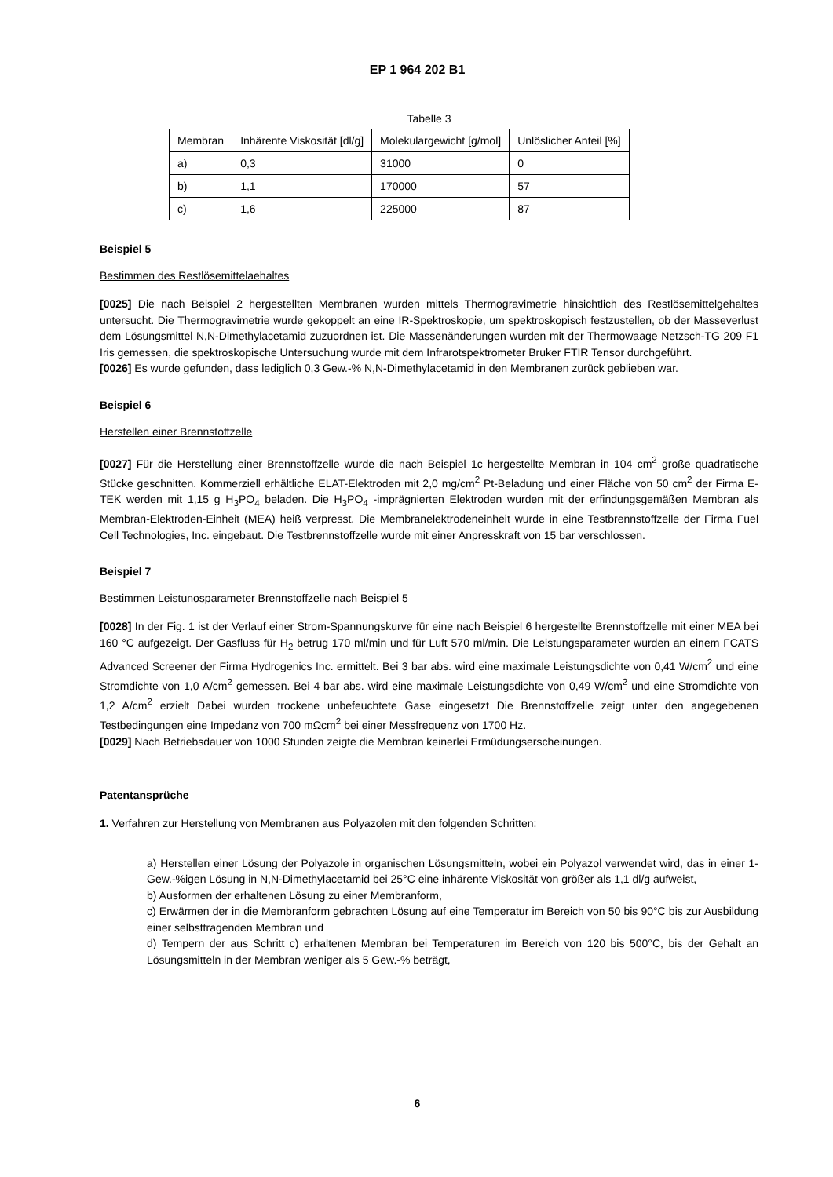EP 1 964 202 B1
Tabelle 3
| Membran | Inhärente Viskosität [dl/g] | Molekulargewicht [g/mol] | Unlöslicher Anteil [%] |
| --- | --- | --- | --- |
| a) | 0,3 | 31000 | 0 |
| b) | 1,1 | 170000 | 57 |
| c) | 1,6 | 225000 | 87 |
Beispiel 5
Bestimmen des Restlösemittelaehaltes
[0025] Die nach Beispiel 2 hergestellten Membranen wurden mittels Thermogravimetrie hinsichtlich des Restlösemittelgehaltes untersucht. Die Thermogravimetrie wurde gekoppelt an eine IR-Spektroskopie, um spektroskopisch festzustellen, ob der Masseverlust dem Lösungsmittel N,N-Dimethylacetamid zuzuordnen ist. Die Massenänderungen wurden mit der Thermowaage Netzsch-TG 209 F1 Iris gemessen, die spektroskopische Untersuchung wurde mit dem Infrarotspektrometer Bruker FTIR Tensor durchgeführt.
[0026] Es wurde gefunden, dass lediglich 0,3 Gew.-% N,N-Dimethylacetamid in den Membranen zurück geblieben war.
Beispiel 6
Herstellen einer Brennstoffzelle
[0027] Für die Herstellung einer Brennstoffzelle wurde die nach Beispiel 1c hergestellte Membran in 104 cm<sup>2</sup> große quadratische Stücke geschnitten. Kommerziell erhältliche ELAT-Elektroden mit 2,0 mg/cm<sup>2</sup> Pt-Beladung und einer Fläche von 50 cm<sup>2</sup> der Firma E-TEK werden mit 1,15 g H<sub>3</sub>PO<sub>4</sub> beladen. Die H<sub>3</sub>PO<sub>4</sub> -imprägnierten Elektroden wurden mit der erfindungsgemäßen Membran als Membran-Elektroden-Einheit (MEA) heiß verpresst. Die Membranelektrodeneinheit wurde in eine Testbrennstoffzelle der Firma Fuel Cell Technologies, Inc. eingebaut. Die Testbrennstoffzelle wurde mit einer Anpresskraft von 15 bar verschlossen.
Beispiel 7
Bestimmen Leistunosparameter Brennstoffzelle nach Beispiel 5
[0028] In der Fig. 1 ist der Verlauf einer Strom-Spannungskurve für eine nach Beispiel 6 hergestellte Brennstoffzelle mit einer MEA bei 160 °C aufgezeigt. Der Gasfluss für H<sub>2</sub> betrug 170 ml/min und für Luft 570 ml/min. Die Leistungsparameter wurden an einem FCATS Advanced Screener der Firma Hydrogenics Inc. ermittelt. Bei 3 bar abs. wird eine maximale Leistungsdichte von 0,41 W/cm<sup>2</sup> und eine Stromdichte von 1,0 A/cm<sup>2</sup> gemessen. Bei 4 bar abs. wird eine maximale Leistungsdichte von 0,49 W/cm<sup>2</sup> und eine Stromdichte von 1,2 A/cm<sup>2</sup> erzielt Dabei wurden trockene unbefeuchtete Gase eingesetzt Die Brennstoffzelle zeigt unter den angegebenen Testbedingungen eine Impedanz von 700 mΩcm<sup>2</sup> bei einer Messfrequenz von 1700 Hz.
[0029] Nach Betriebsdauer von 1000 Stunden zeigte die Membran keinerlei Ermüdungserscheinungen.
Patentansprüche
1. Verfahren zur Herstellung von Membranen aus Polyazolen mit den folgenden Schritten:
a) Herstellen einer Lösung der Polyazole in organischen Lösungsmitteln, wobei ein Polyazol verwendet wird, das in einer 1-Gew.-%igen Lösung in N,N-Dimethylacetamid bei 25°C eine inhärente Viskosität von größer als 1,1 dl/g aufweist,
b) Ausformen der erhaltenen Lösung zu einer Membranform,
c) Erwärmen der in die Membranform gebrachten Lösung auf eine Temperatur im Bereich von 50 bis 90°C bis zur Ausbildung einer selbsttragenden Membran und
d) Tempern der aus Schritt c) erhaltenen Membran bei Temperaturen im Bereich von 120 bis 500°C, bis der Gehalt an Lösungsmitteln in der Membran weniger als 5 Gew.-% beträgt,
6